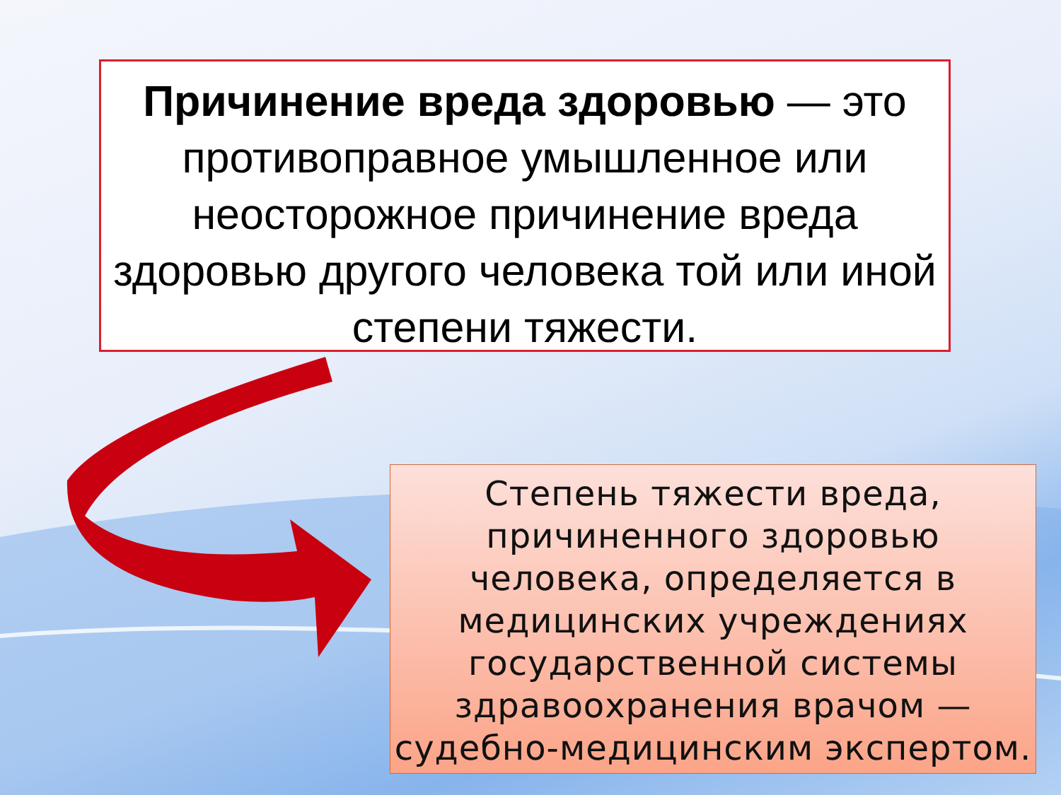Причинение вреда здоровью — это противоправное умышленное или неосторожное причинение вреда здоровью другого человека той или иной степени тяжести.
Степень тяжести вреда, причиненного здоровью человека, определяется в медицинских учреждениях государственной системы здравоохранения врачом — судебно-медицинским экспертом.